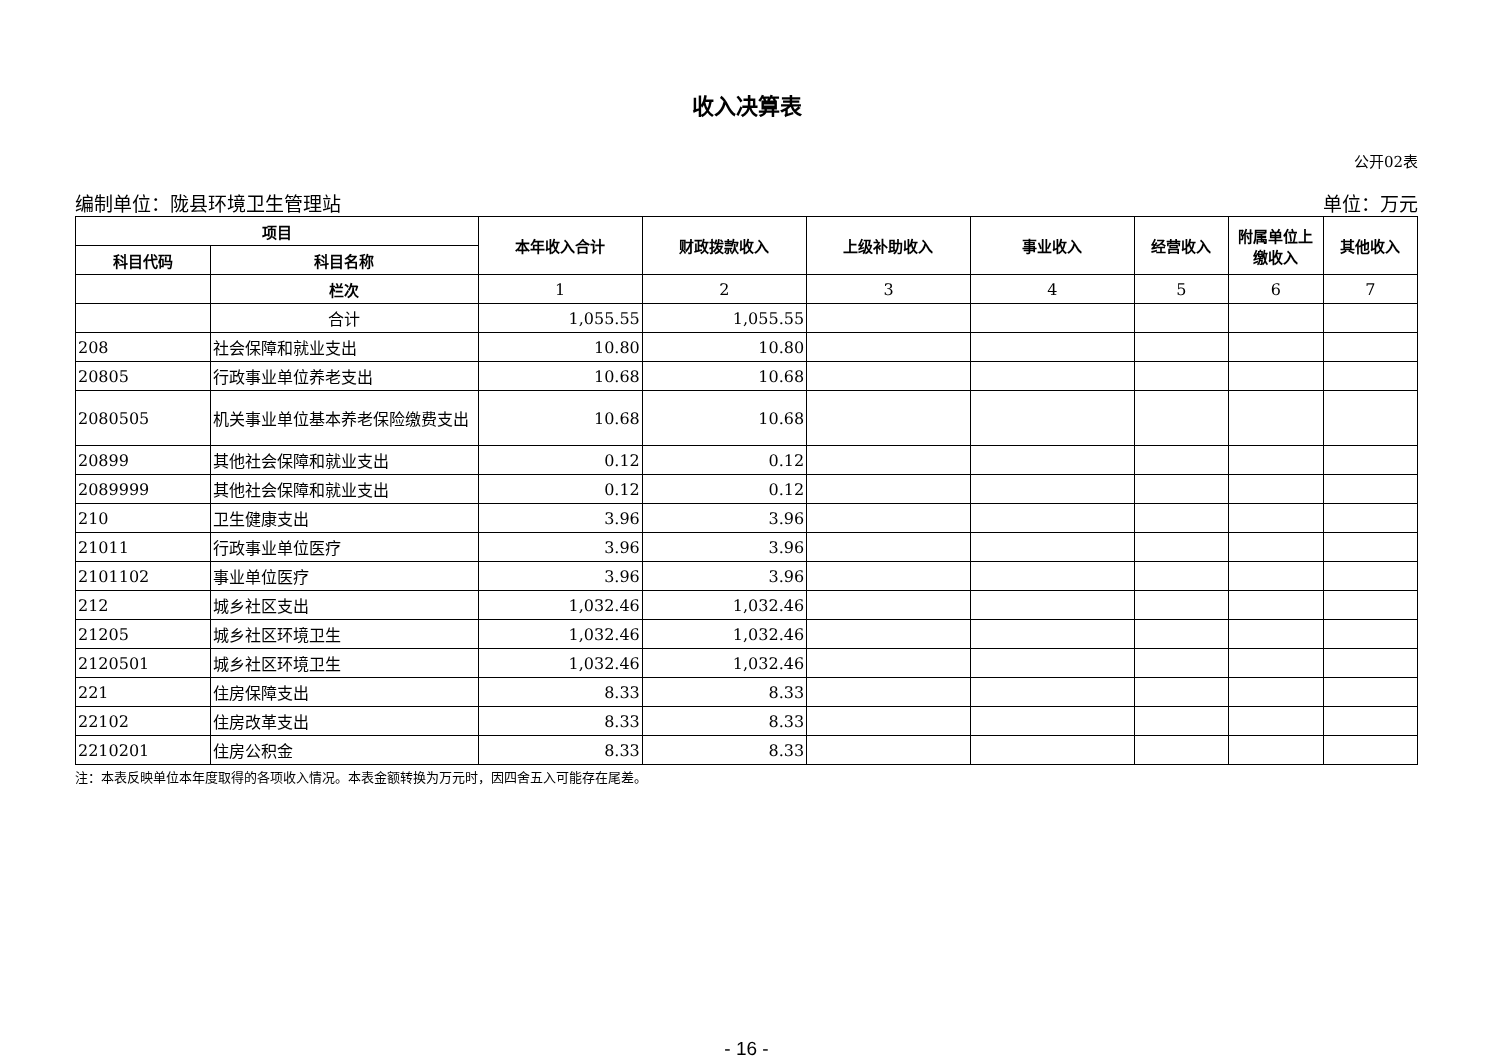收入决算表
公开02表
编制单位：陇县环境卫生管理站 单位：万元
| 项目 | | 本年收入合计 | 财政拨款收入 | 上级补助收入 | 事业收入 | 经营收入 | 附属单位上缴收入 | 其他收入 |
| --- | --- | --- | --- | --- | --- | --- | --- | --- |
| 科目代码 | 科目名称 | | | | | | | |
| | 栏次 | 1 | 2 | 3 | 4 | 5 | 6 | 7 |
| | 合计 | 1,055.55 | 1,055.55 | | | | | |
| 208 | 社会保障和就业支出 | 10.80 | 10.80 | | | | | |
| 20805 | 行政事业单位养老支出 | 10.68 | 10.68 | | | | | |
| 2080505 | 机关事业单位基本养老保险缴费支出 | 10.68 | 10.68 | | | | | |
| 20899 | 其他社会保障和就业支出 | 0.12 | 0.12 | | | | | |
| 2089999 | 其他社会保障和就业支出 | 0.12 | 0.12 | | | | | |
| 210 | 卫生健康支出 | 3.96 | 3.96 | | | | | |
| 21011 | 行政事业单位医疗 | 3.96 | 3.96 | | | | | |
| 2101102 | 事业单位医疗 | 3.96 | 3.96 | | | | | |
| 212 | 城乡社区支出 | 1,032.46 | 1,032.46 | | | | | |
| 21205 | 城乡社区环境卫生 | 1,032.46 | 1,032.46 | | | | | |
| 2120501 | 城乡社区环境卫生 | 1,032.46 | 1,032.46 | | | | | |
| 221 | 住房保障支出 | 8.33 | 8.33 | | | | | |
| 22102 | 住房改革支出 | 8.33 | 8.33 | | | | | |
| 2210201 | 住房公积金 | 8.33 | 8.33 | | | | | |
注：本表反映单位本年度取得的各项收入情况。本表金额转换为万元时，因四舍五入可能存在尾差。
- 16 -